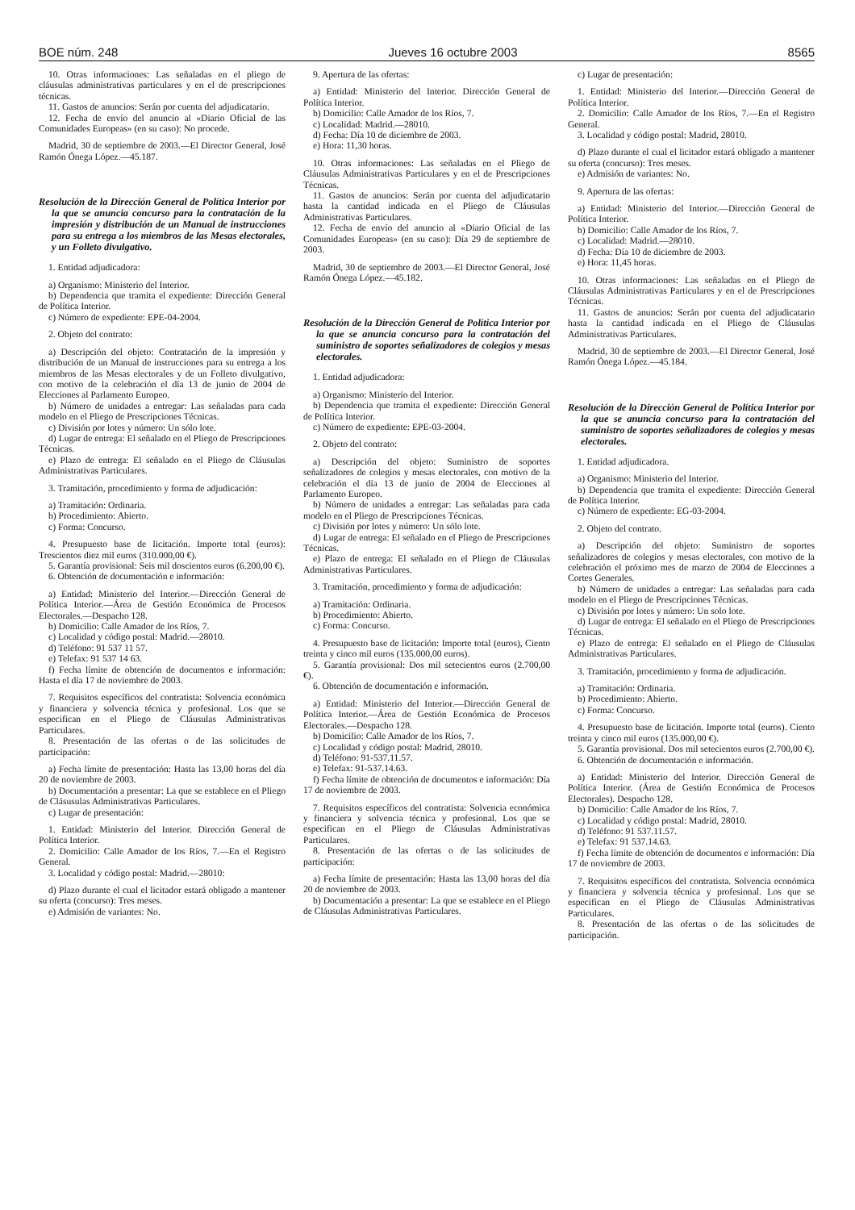BOE núm. 248 Jueves 16 octubre 2003 8565
10. Otras informaciones: Las señaladas en el pliego de cláusulas administrativas particulares y en el de prescripciones técnicas.
11. Gastos de anuncios: Serán por cuenta del adjudicatario.
12. Fecha de envío del anuncio al «Diario Oficial de las Comunidades Europeas» (en su caso): No procede.
Madrid, 30 de septiembre de 2003.—El Director General, José Ramón Ónega López.—45.187.
Resolución de la Dirección General de Política Interior por la que se anuncia concurso para la contratación de la impresión y distribución de un Manual de instrucciones para su entrega a los miembros de las Mesas electorales, y un Folleto divulgativo.
1. Entidad adjudicadora:
a) Organismo: Ministerio del Interior.
b) Dependencia que tramita el expediente: Dirección General de Política Interior.
c) Número de expediente: EPE-04-2004.
2. Objeto del contrato:
a) Descripción del objeto: Contratación de la impresión y distribución de un Manual de instrucciones para su entrega a los miembros de las Mesas electorales y de un Folleto divulgativo, con motivo de la celebración el día 13 de junio de 2004 de Elecciones al Parlamento Europeo.
b) Número de unidades a entregar: Las señaladas para cada modelo en el Pliego de Prescripciones Técnicas.
c) División por lotes y número: Un sólo lote.
d) Lugar de entrega: El señalado en el Pliego de Prescripciones Técnicas.
e) Plazo de entrega: El señalado en el Pliego de Cláusulas Administrativas Particulares.
3. Tramitación, procedimiento y forma de adjudicación:
a) Tramitación: Ordinaria.
b) Procedimiento: Abierto.
c) Forma: Concurso.
4. Presupuesto base de licitación. Importe total (euros): Trescientos diez mil euros (310.000,00 €).
5. Garantía provisional: Seis mil doscientos euros (6.200,00 €).
6. Obtención de documentación e información:
a) Entidad: Ministerio del Interior.—Dirección General de Política Interior.—Área de Gestión Económica de Procesos Electorales.—Despacho 128.
b) Domicilio: Calle Amador de los Ríos, 7.
c) Localidad y código postal: Madrid.—28010.
d) Teléfono: 91 537 11 57.
e) Telefax: 91 537 14 63.
f) Fecha límite de obtención de documentos e información: Hasta el día 17 de noviembre de 2003.
7. Requisitos específicos del contratista: Solvencia económica y financiera y solvencia técnica y profesional. Los que se especifican en el Pliego de Cláusulas Administrativas Particulares.
8. Presentación de las ofertas o de las solicitudes de participación:
a) Fecha límite de presentación: Hasta las 13,00 horas del día 20 de noviembre de 2003.
b) Documentación a presentar: La que se establece en el Pliego de Clásusulas Administrativas Particulares.
c) Lugar de presentación:
1. Entidad: Ministerio del Interior. Dirección General de Política Interior.
2. Domicilio: Calle Amador de los Ríos, 7.—En el Registro General.
3. Localidad y código postal: Madrid.—28010:
d) Plazo durante el cual el licitador estará obligado a mantener su oferta (concurso): Tres meses.
e) Admisión de variantes: No.
9. Apertura de las ofertas:
a) Entidad: Ministerio del Interior. Dirección General de Política Interior.
b) Domicilio: Calle Amador de los Ríos, 7.
c) Localidad: Madrid.—28010.
d) Fecha: Día 10 de diciembre de 2003.
e) Hora: 11,30 horas.
10. Otras informaciones: Las señaladas en el Pliego de Cláusulas Administrativas Particulares y en el de Prescripciones Técnicas.
11. Gastos de anuncios: Serán por cuenta del adjudicatario hasta la cantidad indicada en el Pliego de Cláusulas Administrativas Particulares.
12. Fecha de envío del anuncio al «Diario Oficial de las Comunidades Europeas» (en su caso): Día 29 de septiembre de 2003.
Madrid, 30 de septiembre de 2003.—El Director General, José Ramón Ónega López.—45.182.
Resolución de la Dirección General de Política Interior por la que se anuncia concurso para la contratación del suministro de soportes señalizadores de colegios y mesas electorales.
1. Entidad adjudicadora:
a) Organismo: Ministerio del Interior.
b) Dependencia que tramita el expediente: Dirección General de Política Interior.
c) Número de expediente: EPE-03-2004.
2. Objeto del contrato:
a) Descripción del objeto: Suministro de soportes señalizadores de colegios y mesas electorales, con motivo de la celebración el día 13 de junio de 2004 de Elecciones al Parlamento Europeo.
b) Número de unidades a entregar: Las señaladas para cada modelo en el Pliego de Prescripciones Técnicas.
c) División por lotes y número: Un sólo lote.
d) Lugar de entrega: El señalado en el Pliego de Prescripciones Técnicas.
e) Plazo de entrega: El señalado en el Pliego de Cláusulas Administrativas Particulares.
3. Tramitación, procedimiento y forma de adjudicación:
a) Tramitación: Ordinaria.
b) Procedimiento: Abierto.
c) Forma: Concurso.
4. Presupuesto base de licitación: Importe total (euros), Ciento treinta y cinco mil euros (135.000,00 euros).
5. Garantía provisional: Dos mil setecientos euros (2.700,00 €).
6. Obtención de documentación e información.
a) Entidad: Ministerio del Interior.—Dirección General de Política Interior.—Área de Gestión Económica de Procesos Electorales.—Despacho 128.
b) Domicilio: Calle Amador de los Ríos, 7.
c) Localidad y código postal: Madrid, 28010.
d) Teléfono: 91-537.11.57.
e) Telefax: 91-537.14.63.
f) Fecha límite de obtención de documentos e información: Día 17 de noviembre de 2003.
7. Requisitos específicos del contratista: Solvencia económica y financiera y solvencia técnica y profesional. Los que se especifican en el Pliego de Cláusulas Administrativas Particulares.
8. Presentación de las ofertas o de las solicitudes de participación:
a) Fecha límite de presentación: Hasta las 13,00 horas del día 20 de noviembre de 2003.
b) Documentación a presentar: La que se establece en el Pliego de Cláusulas Administrativas Particulares.
c) Lugar de presentación:
1. Entidad: Ministerio del Interior.—Dirección General de Política Interior.
2. Domicilio: Calle Amador de los Ríos, 7.—En el Registro General.
3. Localidad y código postal: Madrid, 28010.
d) Plazo durante el cual el licitador estará obligado a mantener su oferta (concurso): Tres meses.
e) Admisión de variantes: No.
9. Apertura de las ofertas:
a) Entidad: Ministerio del Interior.—Dirección General de Política Interior.
b) Domicilio: Calle Amador de los Ríos, 7.
c) Localidad: Madrid.—28010.
d) Fecha: Día 10 de diciembre de 2003.
e) Hora: 11,45 horas.
10. Otras informaciones: Las señaladas en el Pliego de Cláusulas Administrativas Particulares y en el de Prescripciones Técnicas.
11. Gastos de anuncios: Serán por cuenta del adjudicatario hasta la cantidad indicada en el Pliego de Cláusulas Administrativas Particulares.
Madrid, 30 de septiembre de 2003.—El Director General, José Ramón Ónega López.—45.184.
Resolución de la Dirección General de Política Interior por la que se anuncia concurso para la contratación del suministro de soportes señalizadores de colegios y mesas electorales.
1. Entidad adjudicadora.
a) Organismo: Ministerio del Interior.
b) Dependencia que tramita el expediente: Dirección General de Política Interior.
c) Número de expediente: EG-03-2004.
2. Objeto del contrato.
a) Descripción del objeto: Suministro de soportes señalizadores de colegios y mesas electorales, con motivo de la celebración el próximo mes de marzo de 2004 de Elecciones a Cortes Generales.
b) Número de unidades a entregar: Las señaladas para cada modelo en el Pliego de Prescripciones Técnicas.
c) División por lotes y número: Un solo lote.
d) Lugar de entrega: El señalado en el Pliego de Prescripciones Técnicas.
e) Plazo de entrega: El señalado en el Pliego de Cláusulas Administrativas Particulares.
3. Tramitación, procedimiento y forma de adjudicación.
a) Tramitación: Ordinaria.
b) Procedimiento: Abierto.
c) Forma: Concurso.
4. Presupuesto base de licitación. Importe total (euros). Ciento treinta y cinco mil euros (135.000,00 €).
5. Garantía provisional. Dos mil setecientos euros (2.700,00 €).
6. Obtención de documentación e información.
a) Entidad: Ministerio del Interior. Dirección General de Política Interior. (Área de Gestión Económica de Procesos Electorales). Despacho 128.
b) Domicilio: Calle Amador de los Ríos, 7.
c) Localidad y código postal: Madrid, 28010.
d) Teléfono: 91 537.11.57.
e) Telefax: 91 537.14.63.
f) Fecha límite de obtención de documentos e información: Día 17 de noviembre de 2003.
7. Requisitos específicos del contratista. Solvencia económica y financiera y solvencia técnica y profesional. Los que se especifican en el Pliego de Cláusulas Administrativas Particulares.
8. Presentación de las ofertas o de las solicitudes de participación.